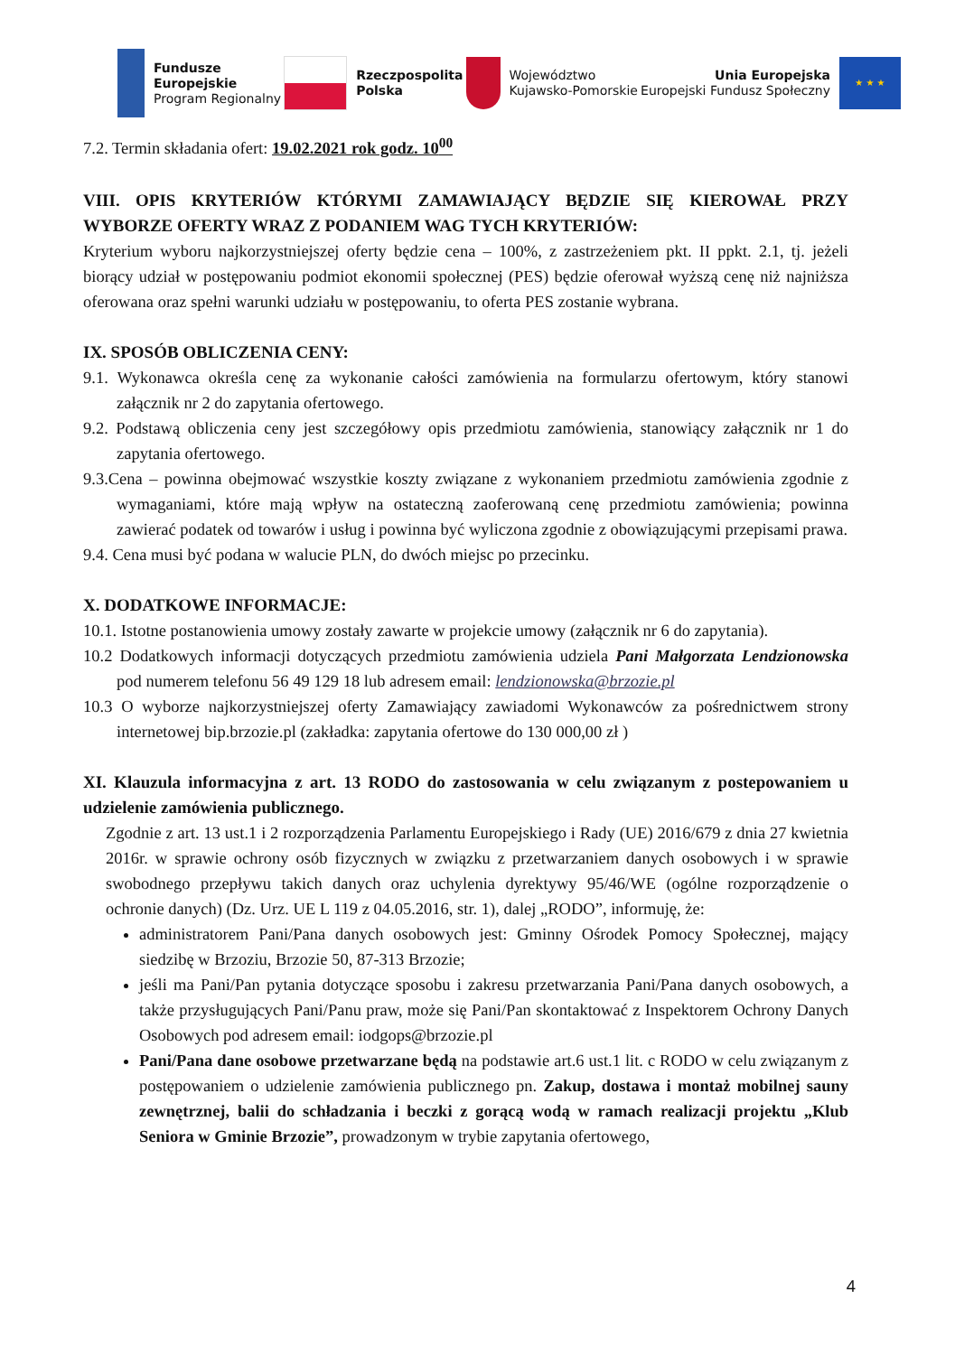Fundusze
Europejskie
Program Regionalny
Rzeczpospolita
Polska
Województwo
Kujawsko-Pomorskie
Unia Europejska
Europejski Fundusz Społeczny
★ ★ ★
7.2. Termin składania ofert: 19.02.2021 rok godz. 10<sup>00</sup>
VIII. OPIS KRYTERIÓW KTÓRYMI ZAMAWIAJĄCY BĘDZIE SIĘ KIEROWAŁ PRZY WYBORZE OFERTY WRAZ Z PODANIEM WAG TYCH KRYTERIÓW:
Kryterium wyboru najkorzystniejszej oferty będzie cena – 100%, z zastrzeżeniem pkt. II ppkt. 2.1, tj. jeżeli biorący udział w postępowaniu podmiot ekonomii społecznej (PES) będzie oferował wyższą cenę niż najniższa oferowana oraz spełni warunki udziału w postępowaniu, to oferta PES zostanie wybrana.
IX. SPOSÓB OBLICZENIA CENY:
9.1. Wykonawca określa cenę za wykonanie całości zamówienia na formularzu ofertowym, który stanowi załącznik nr 2 do zapytania ofertowego.
9.2. Podstawą obliczenia ceny jest szczegółowy opis przedmiotu zamówienia, stanowiący załącznik nr 1 do zapytania ofertowego.
9.3.Cena – powinna obejmować wszystkie koszty związane z wykonaniem przedmiotu zamówienia zgodnie z wymaganiami, które mają wpływ na ostateczną zaoferowaną cenę przedmiotu zamówienia; powinna zawierać podatek od towarów i usług i powinna być wyliczona zgodnie z obowiązującymi przepisami prawa.
9.4. Cena musi być podana w walucie PLN, do dwóch miejsc po przecinku.
X. DODATKOWE INFORMACJE:
10.1. Istotne postanowienia umowy zostały zawarte w projekcie umowy (załącznik nr 6 do zapytania).
10.2 Dodatkowych informacji dotyczących przedmiotu zamówienia udziela Pani Małgorzata Lendzionowska pod numerem telefonu 56 49 129 18 lub adresem email: lendzionowska@brzozie.pl
10.3 O wyborze najkorzystniejszej oferty Zamawiający zawiadomi Wykonawców za pośrednictwem strony internetowej bip.brzozie.pl (zakładka: zapytania ofertowe do 130 000,00 zł )
XI. Klauzula informacyjna z art. 13 RODO do zastosowania w celu związanym z postepowaniem u udzielenie zamówienia publicznego.
Zgodnie z art. 13 ust.1 i 2 rozporządzenia Parlamentu Europejskiego i Rady (UE) 2016/679 z dnia 27 kwietnia 2016r. w sprawie ochrony osób fizycznych w związku z przetwarzaniem danych osobowych i w sprawie swobodnego przepływu takich danych oraz uchylenia dyrektywy 95/46/WE (ogólne rozporządzenie o ochronie danych) (Dz. Urz. UE L 119 z 04.05.2016, str. 1), dalej „RODO”, informuję, że:
administratorem Pani/Pana danych osobowych jest: Gminny Ośrodek Pomocy Społecznej, mający siedzibę w Brzoziu, Brzozie 50, 87-313 Brzozie;
jeśli ma Pani/Pan pytania dotyczące sposobu i zakresu przetwarzania Pani/Pana danych osobowych, a także przysługujących Pani/Panu praw, może się Pani/Pan skontaktować z Inspektorem Ochrony Danych Osobowych pod adresem email: iodgops@brzozie.pl
Pani/Pana dane osobowe przetwarzane będą na podstawie art.6 ust.1 lit. c RODO w celu związanym z postępowaniem o udzielenie zamówienia publicznego pn. Zakup, dostawa i montaż mobilnej sauny zewnętrznej, balii do schładzania i beczki z gorącą wodą w ramach realizacji projektu „Klub Seniora w Gminie Brzozie”, prowadzonym w trybie zapytania ofertowego,
4